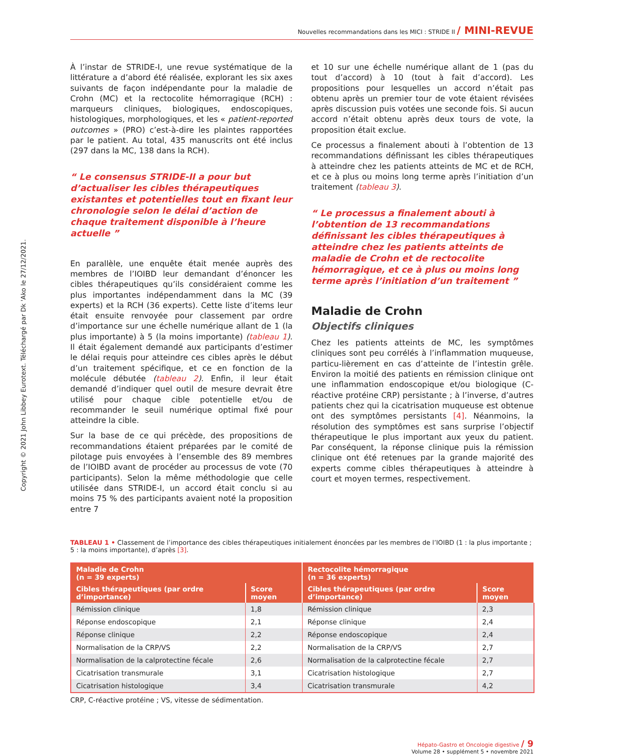Copyright © 2021 John Libbey Eurotext. Téléchargé par Dk 'Ako le 27/12/2021.
Nouvelles recommandations dans les MICI : STRIDE II / MINI-REVUE
À l’instar de STRIDE-I, une revue systématique de la littérature a d’abord été réalisée, explorant les six axes suivants de façon indépendante pour la maladie de Crohn (MC) et la rectocolite hémorragique (RCH) : marqueurs cliniques, biologiques, endoscopiques, histologiques, morphologiques, et les « patient-reported outcomes » (PRO) c’est-à-dire les plaintes rapportées par le patient. Au total, 435 manuscrits ont été inclus (297 dans la MC, 138 dans la RCH).
“ Le consensus STRIDE-II a pour but d’actualiser les cibles thérapeutiques existantes et potentielles tout en fixant leur chronologie selon le délai d’action de chaque traitement disponible à l’heure actuelle ”
En parallèle, une enquête était menée auprès des membres de l’IOIBD leur demandant d’énoncer les cibles thérapeutiques qu’ils considéraient comme les plus importantes indépendamment dans la MC (39 experts) et la RCH (36 experts). Cette liste d’items leur était ensuite renvoyée pour classement par ordre d’importance sur une échelle numérique allant de 1 (la plus importante) à 5 (la moins importante) (tableau 1). Il était également demandé aux participants d’estimer le délai requis pour atteindre ces cibles après le début d’un traitement spécifique, et ce en fonction de la molécule débutée (tableau 2). Enfin, il leur était demandé d’indiquer quel outil de mesure devrait être utilisé pour chaque cible potentielle et/ou de recommander le seuil numérique optimal fixé pour atteindre la cible.
Sur la base de ce qui précède, des propositions de recommandations étaient préparées par le comité de pilotage puis envoyées à l’ensemble des 89 membres de l’IOIBD avant de procéder au processus de vote (70 participants). Selon la même méthodologie que celle utilisée dans STRIDE-I, un accord était conclu si au moins 75 % des participants avaient noté la proposition entre 7
et 10 sur une échelle numérique allant de 1 (pas du tout d’accord) à 10 (tout à fait d’accord). Les propositions pour lesquelles un accord n’était pas obtenu après un premier tour de vote étaient révisées après discussion puis votées une seconde fois. Si aucun accord n’était obtenu après deux tours de vote, la proposition était exclue.
Ce processus a finalement abouti à l’obtention de 13 recommandations définissant les cibles thérapeutiques à atteindre chez les patients atteints de MC et de RCH, et ce à plus ou moins long terme après l’initiation d’un traitement (tableau 3).
“ Le processus a finalement abouti à l’obtention de 13 recommandations définissant les cibles thérapeutiques à atteindre chez les patients atteints de maladie de Crohn et de rectocolite hémorragique, et ce à plus ou moins long terme après l’initiation d’un traitement ”
Maladie de Crohn
Objectifs cliniques
Chez les patients atteints de MC, les symptômes cliniques sont peu corrélés à l’inflammation muqueuse, particu-lièrement en cas d’atteinte de l’intestin grêle. Environ la moitié des patients en rémission clinique ont une inflammation endoscopique et/ou biologique (C-réactive protéine CRP) persistante ; à l’inverse, d’autres patients chez qui la cicatrisation muqueuse est obtenue ont des symptômes persistants [4]. Néanmoins, la résolution des symptômes est sans surprise l’objectif thérapeutique le plus important aux yeux du patient. Par conséquent, la réponse clinique puis la rémission clinique ont été retenues par la grande majorité des experts comme cibles thérapeutiques à atteindre à court et moyen termes, respectivement.
TABLEAU 1 • Classement de l’importance des cibles thérapeutiques initialement énoncées par les membres de l’IOIBD (1 : la plus importante ; 5 : la moins importante), d’après [3].
| Maladie de Crohn (n = 39 experts) | | Rectocolite hémorragique (n = 36 experts) | |
| --- | --- | --- | --- |
| Cibles thérapeutiques (par ordre d’importance) | Score moyen | Cibles thérapeutiques (par ordre d’importance) | Score moyen |
| Rémission clinique | 1,8 | Rémission clinique | 2,3 |
| Réponse endoscopique | 2,1 | Réponse clinique | 2,4 |
| Réponse clinique | 2,2 | Réponse endoscopique | 2,4 |
| Normalisation de la CRP/VS | 2,2 | Normalisation de la CRP/VS | 2,7 |
| Normalisation de la calprotectine fécale | 2,6 | Normalisation de la calprotectine fécale | 2,7 |
| Cicatrisation transmurale | 3,1 | Cicatrisation histologique | 2,7 |
| Cicatrisation histologique | 3,4 | Cicatrisation transmurale | 4,2 |
CRP, C-réactive protéine ; VS, vitesse de sédimentation.
Hépato-Gastro et Oncologie digestive / 9
Volume 28 • supplément 5 • novembre 2021